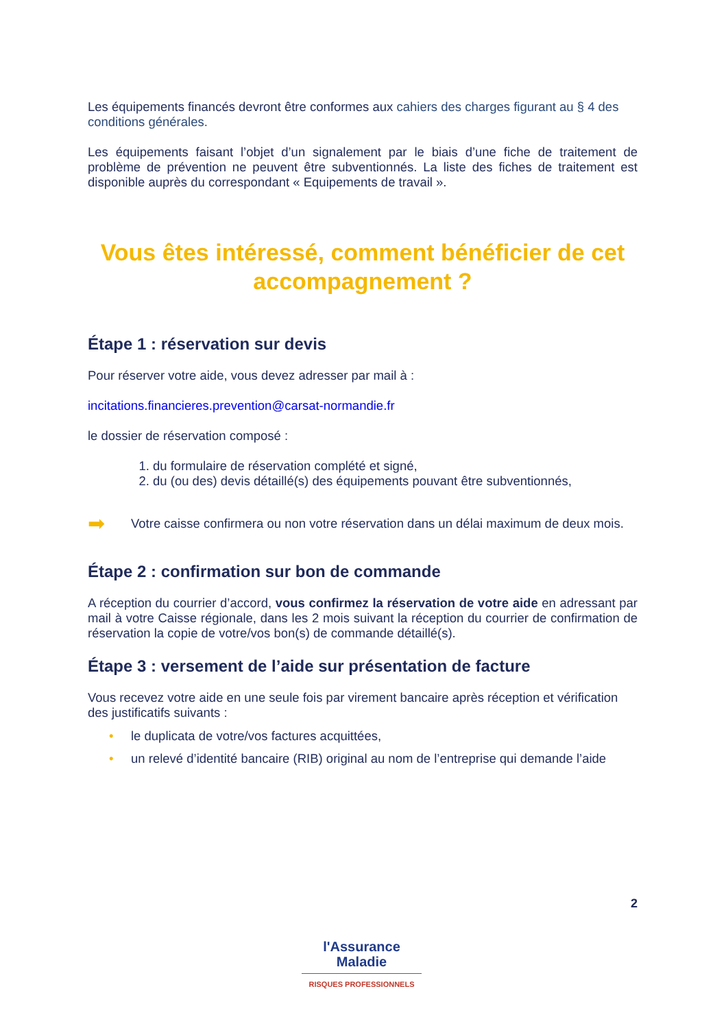Les équipements financés devront être conformes aux cahiers des charges figurant au § 4 des conditions générales.
Les équipements faisant l’objet d’un signalement par le biais d’une fiche de traitement de problème de prévention ne peuvent être subventionnés. La liste des fiches de traitement est disponible auprès du correspondant « Equipements de travail ».
Vous êtes intéressé, comment bénéficier de cet accompagnement ?
Étape 1 : réservation sur devis
Pour réserver votre aide, vous devez adresser par mail à :
incitations.financieres.prevention@carsat-normandie.fr
le dossier de réservation composé :
1. du formulaire de réservation complété et signé,
2. du (ou des) devis détaillé(s) des équipements pouvant être subventionnés,
➡
Votre caisse confirmera ou non votre réservation dans un délai maximum de deux mois.
Étape 2 : confirmation sur bon de commande
A réception du courrier d’accord, vous confirmez la réservation de votre aide en adressant par mail à votre Caisse régionale, dans les 2 mois suivant la réception du courrier de confirmation de réservation la copie de votre/vos bon(s) de commande détaillé(s).
Étape 3 : versement de l’aide sur présentation de facture
Vous recevez votre aide en une seule fois par virement bancaire après réception et vérification des justificatifs suivants :
• le duplicata de votre/vos factures acquittées,
• un relevé d’identité bancaire (RIB) original au nom de l’entreprise qui demande l’aide
2
l'Assurance
Maladie
RISQUES PROFESSIONNELS